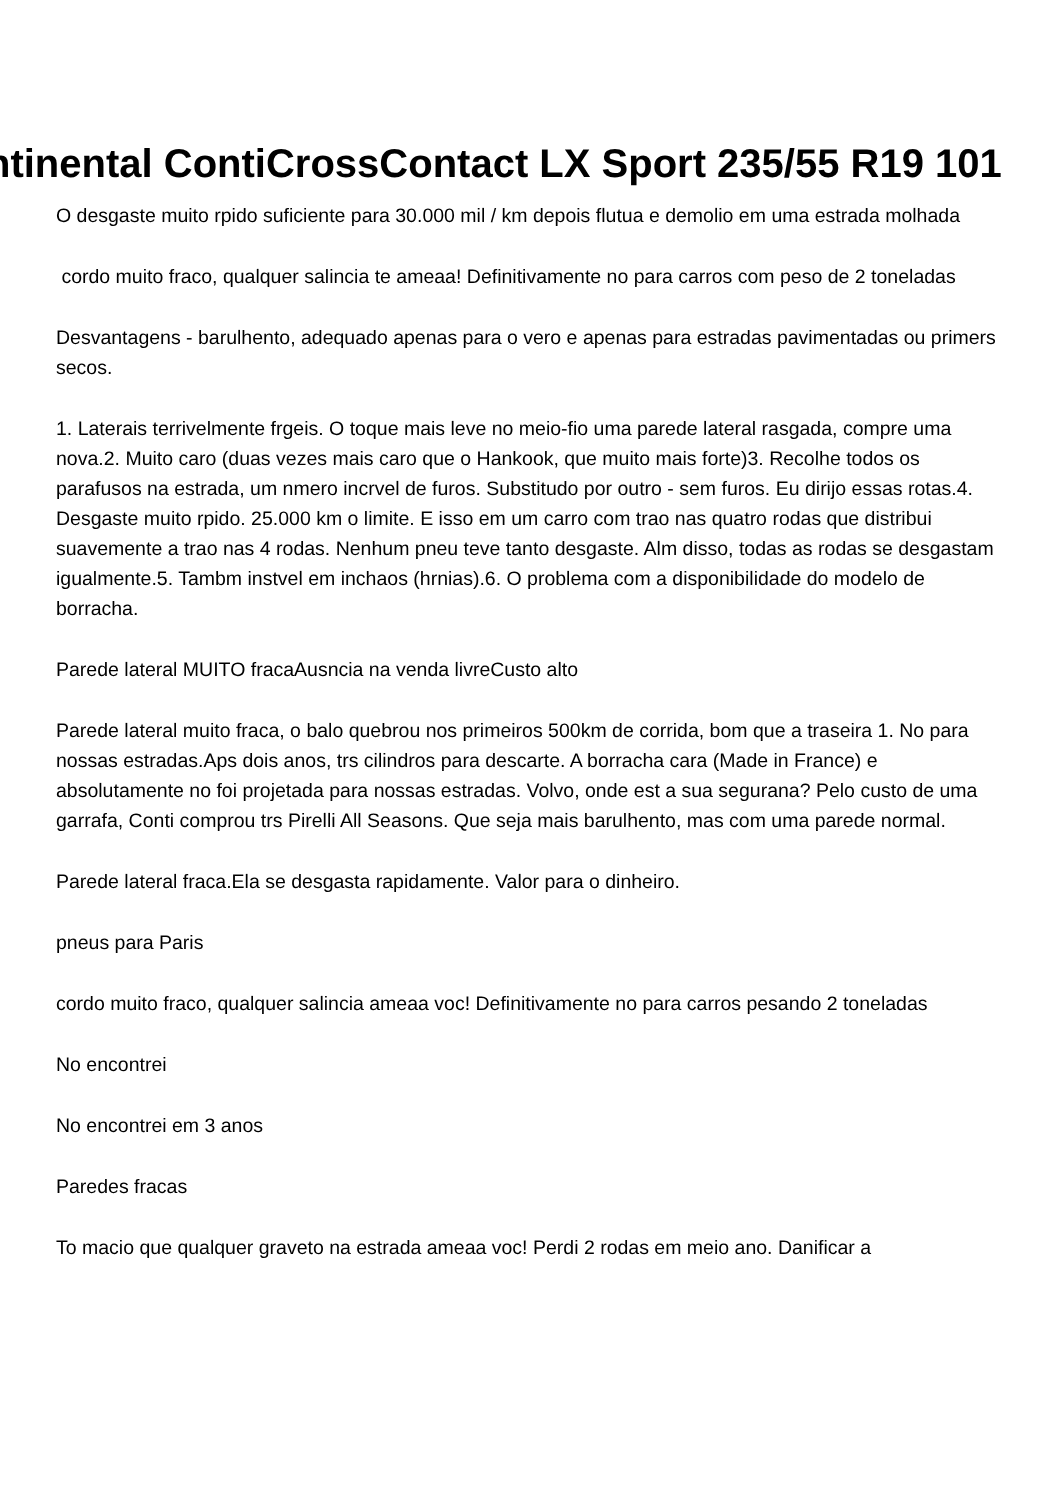ntinental ContiCrossContact LX Sport 235/55 R19 101
O desgaste muito rpido suficiente para 30.000 mil / km depois flutua e demolio em uma estrada molhada
cordo muito fraco, qualquer salincia te ameaa! Definitivamente no para carros com peso de 2 toneladas
Desvantagens - barulhento, adequado apenas para o vero e apenas para estradas pavimentadas ou primers secos.
1. Laterais terrivelmente frgeis. O toque mais leve no meio-fio uma parede lateral rasgada, compre uma nova.2. Muito caro (duas vezes mais caro que o Hankook, que muito mais forte)3. Recolhe todos os parafusos na estrada, um nmero incrvel de furos. Substitudo por outro - sem furos. Eu dirijo essas rotas.4. Desgaste muito rpido. 25.000 km o limite. E isso em um carro com trao nas quatro rodas que distribui suavemente a trao nas 4 rodas. Nenhum pneu teve tanto desgaste. Alm disso, todas as rodas se desgastam igualmente.5. Tambm instvel em inchaos (hrnias).6. O problema com a disponibilidade do modelo de borracha.
Parede lateral MUITO fracaAusncia na venda livreCusto alto
Parede lateral muito fraca, o balo quebrou nos primeiros 500km de corrida, bom que a traseira 1. No para nossas estradas.Aps dois anos, trs cilindros para descarte. A borracha cara (Made in France) e absolutamente no foi projetada para nossas estradas. Volvo, onde est a sua segurana? Pelo custo de uma garrafa, Conti comprou trs Pirelli All Seasons. Que seja mais barulhento, mas com uma parede normal.
Parede lateral fraca.Ela se desgasta rapidamente. Valor para o dinheiro.
pneus para Paris
cordo muito fraco, qualquer salincia ameaa voc! Definitivamente no para carros pesando 2 toneladas
No encontrei
No encontrei em 3 anos
Paredes fracas
To macio que qualquer graveto na estrada ameaa voc! Perdi 2 rodas em meio ano. Danificar a